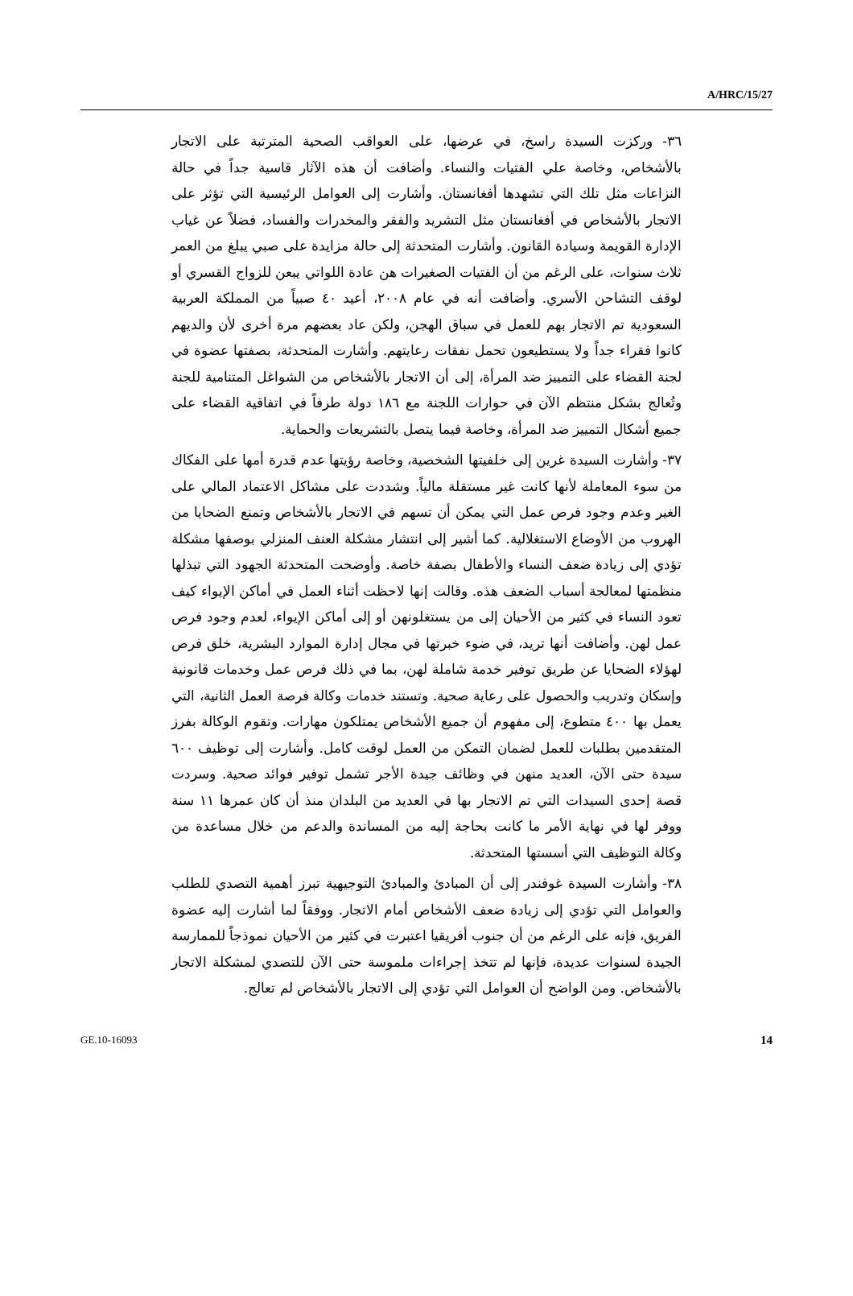A/HRC/15/27
٣٦- وركزت السيدة راسخ، في عرضها، على العواقب الصحية المترتبة على الاتجار بالأشخاص، وخاصة علي الفتيات والنساء. وأضافت أن هذه الآثار قاسية جداً في حالة النزاعات مثل تلك التي تشهدها أفغانستان. وأشارت إلى العوامل الرئيسية التي تؤثر على الاتجار بالأشخاص في أفغانستان مثل التشريد والفقر والمخدرات والفساد، فضلاً عن غياب الإدارة القويمة وسيادة القانون. وأشارت المتحدثة إلى حالة مزايدة على صبي يبلغ من العمر ثلاث سنوات، على الرغم من أن الفتيات الصغيرات هن عادة اللواتي يبعن للزواج القسري أو لوقف التشاحن الأسري. وأضافت أنه في عام ٢٠٠٨، أعيد ٤٠ صبياً من المملكة العربية السعودية تم الاتجار بهم للعمل في سباق الهجن، ولكن عاد بعضهم مرة أخرى لأن والديهم كانوا فقراء جداً ولا يستطيعون تحمل نفقات رعايتهم. وأشارت المتحدثة، بصفتها عضوة في لجنة القضاء على التمييز ضد المرأة، إلى أن الاتجار بالأشخاص من الشواغل المتنامية للجنة وتُعالج بشكل منتظم الآن في حوارات اللجنة مع ١٨٦ دولة طرفاً في اتفاقية القضاء على جميع أشكال التمييز ضد المرأة، وخاصة فيما يتصل بالتشريعات والحماية.
٣٧- وأشارت السيدة غرين إلى خلفيتها الشخصية، وخاصة رؤيتها عدم قدرة أمها على الفكاك من سوء المعاملة لأنها كانت غير مستقلة مالياً. وشددت على مشاكل الاعتماد المالي على الغير وعدم وجود فرص عمل التي يمكن أن تسهم في الاتجار بالأشخاص وتمنع الضحايا من الهروب من الأوضاع الاستغلالية. كما أشير إلى انتشار مشكلة العنف المنزلي بوصفها مشكلة تؤدي إلى زيادة ضعف النساء والأطفال بصفة خاصة. وأوضحت المتحدثة الجهود التي تبذلها منظمتها لمعالجة أسباب الضعف هذه. وقالت إنها لاحظت أثناء العمل في أماكن الإيواء كيف تعود النساء في كثير من الأحيان إلى من يستغلونهن أو إلى أماكن الإيواء، لعدم وجود فرص عمل لهن. وأضافت أنها تريد، في ضوء خبرتها في مجال إدارة الموارد البشرية، خلق فرص لهؤلاء الضحايا عن طريق توفير خدمة شاملة لهن، بما في ذلك فرص عمل وخدمات قانونية وإسكان وتدريب والحصول على رعاية صحية. وتستند خدمات وكالة فرصة العمل الثانية، التي يعمل بها ٤٠٠ متطوع، إلى مفهوم أن جميع الأشخاص يمتلكون مهارات. وتقوم الوكالة بفرز المتقدمين بطلبات للعمل لضمان التمكن من العمل لوقت كامل. وأشارت إلى توظيف ٦٠٠ سيدة حتى الآن، العديد منهن في وظائف جيدة الأجر تشمل توفير فوائد صحية. وسردت قصة إحدى السيدات التي تم الاتجار بها في العديد من البلدان منذ أن كان عمرها ١١ سنة ووفر لها في نهاية الأمر ما كانت بحاجة إليه من المساندة والدعم من خلال مساعدة من وكالة التوظيف التي أسستها المتحدثة.
٣٨- وأشارت السيدة غوفندر إلى أن المبادئ والمبادئ التوجيهية تبرز أهمية التصدي للطلب والعوامل التي تؤدي إلى زيادة ضعف الأشخاص أمام الاتجار. ووفقاً لما أشارت إليه عضوة الفريق، فإنه على الرغم من أن جنوب أفريقيا اعتبرت في كثير من الأحيان نموذجاً للممارسة الجيدة لسنوات عديدة، فإنها لم تتخذ إجراءات ملموسة حتى الآن للتصدي لمشكلة الاتجار بالأشخاص. ومن الواضح أن العوامل التي تؤدي إلى الاتجار بالأشخاص لم تعالج.
GE.10-16093 14